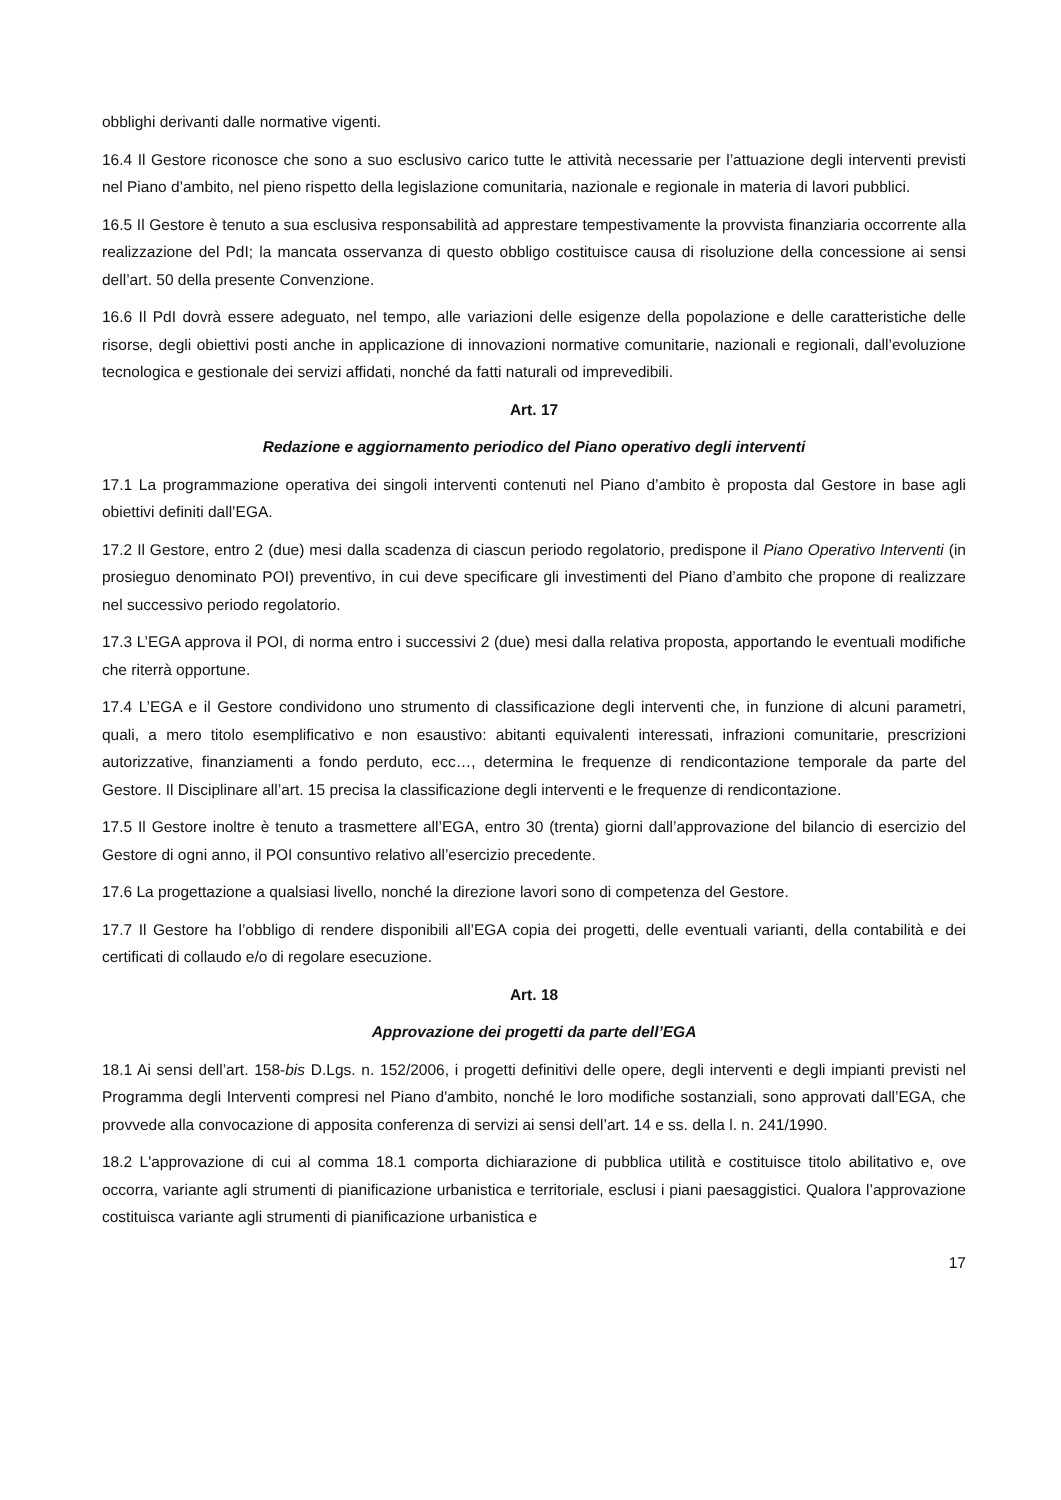obblighi derivanti dalle normative vigenti.
16.4 Il Gestore riconosce che sono a suo esclusivo carico tutte le attività necessarie per l’attuazione degli interventi previsti nel Piano d’ambito, nel pieno rispetto della legislazione comunitaria, nazionale e regionale in materia di lavori pubblici.
16.5 Il Gestore è tenuto a sua esclusiva responsabilità ad apprestare tempestivamente la provvista finanziaria occorrente alla realizzazione del PdI; la mancata osservanza di questo obbligo costituisce causa di risoluzione della concessione ai sensi dell’art. 50 della presente Convenzione.
16.6 Il PdI dovrà essere adeguato, nel tempo, alle variazioni delle esigenze della popolazione e delle caratteristiche delle risorse, degli obiettivi posti anche in applicazione di innovazioni normative comunitarie, nazionali e regionali, dall’evoluzione tecnologica e gestionale dei servizi affidati, nonché da fatti naturali od imprevedibili.
Art. 17
Redazione e aggiornamento periodico del Piano operativo degli interventi
17.1 La programmazione operativa dei singoli interventi contenuti nel Piano d’ambito è proposta dal Gestore in base agli obiettivi definiti dall’EGA.
17.2 Il Gestore, entro 2 (due) mesi dalla scadenza di ciascun periodo regolatorio, predispone il Piano Operativo Interventi (in prosieguo denominato POI) preventivo, in cui deve specificare gli investimenti del Piano d’ambito che propone di realizzare nel successivo periodo regolatorio.
17.3 L’EGA approva il POI, di norma entro i successivi 2 (due) mesi dalla relativa proposta, apportando le eventuali modifiche che riterrà opportune.
17.4 L’EGA e il Gestore condividono uno strumento di classificazione degli interventi che, in funzione di alcuni parametri, quali, a mero titolo esemplificativo e non esaustivo: abitanti equivalenti interessati, infrazioni comunitarie, prescrizioni autorizzative, finanziamenti a fondo perduto, ecc…, determina le frequenze di rendicontazione temporale da parte del Gestore. Il Disciplinare all’art. 15 precisa la classificazione degli interventi e le frequenze di rendicontazione.
17.5 Il Gestore inoltre è tenuto a trasmettere all’EGA, entro 30 (trenta) giorni dall’approvazione del bilancio di esercizio del Gestore di ogni anno, il POI consuntivo relativo all’esercizio precedente.
17.6 La progettazione a qualsiasi livello, nonché la direzione lavori sono di competenza del Gestore.
17.7 Il Gestore ha l’obbligo di rendere disponibili all’EGA copia dei progetti, delle eventuali varianti, della contabilità e dei certificati di collaudo e/o di regolare esecuzione.
Art. 18
Approvazione dei progetti da parte dell’EGA
18.1 Ai sensi dell’art. 158-bis D.Lgs. n. 152/2006, i progetti definitivi delle opere, degli interventi e degli impianti previsti nel Programma degli Interventi compresi nel Piano d'ambito, nonché le loro modifiche sostanziali, sono approvati dall’EGA, che provvede alla convocazione di apposita conferenza di servizi ai sensi dell’art. 14 e ss. della l. n. 241/1990.
18.2 L'approvazione di cui al comma 18.1 comporta dichiarazione di pubblica utilità e costituisce titolo abilitativo e, ove occorra, variante agli strumenti di pianificazione urbanistica e territoriale, esclusi i piani paesaggistici. Qualora l’approvazione costituisca variante agli strumenti di pianificazione urbanistica e
17